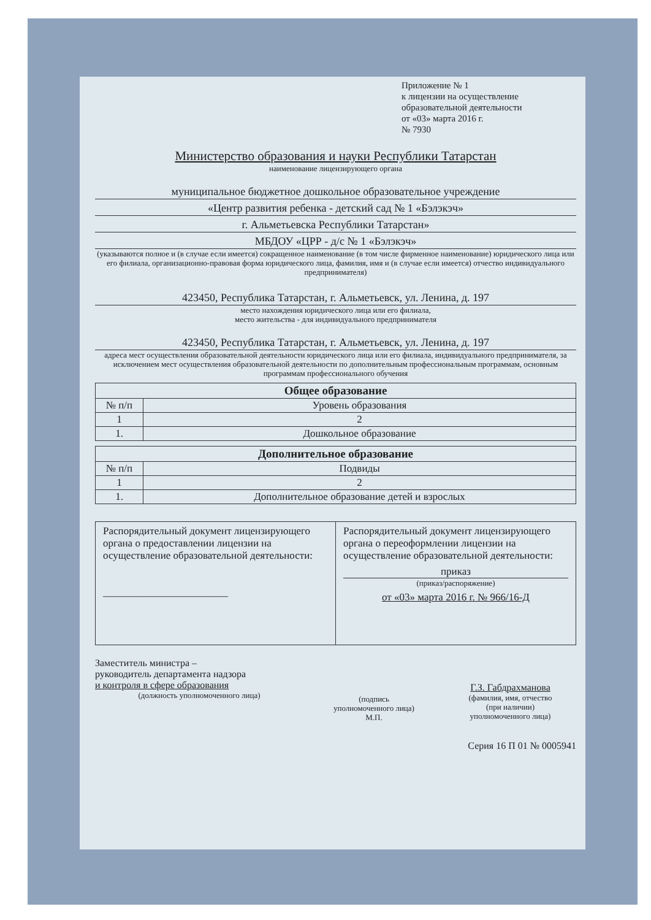Приложение № 1
к лицензии на осуществление
образовательной деятельности
от «03» марта 2016 г.
№ 7930
Министерство образования и науки Республики Татарстан
наименование лицензирующего органа
муниципальное бюджетное дошкольное образовательное учреждение
«Центр развития ребенка - детский сад № 1 «Бэлэкэч»
г. Альметьевска Республики Татарстан»
МБДОУ «ЦРР - д/с № 1 «Бэлэкэч»
(указываются полное и (в случае если имеется) сокращенное наименование (в том числе фирменное наименование) юридического лица или его филиала, организационно-правовая форма юридического лица, фамилия, имя и (в случае если имеется) отчество индивидуального предпринимателя)
423450, Республика Татарстан, г. Альметьевск, ул. Ленина, д. 197
место нахождения юридического лица или его филиала,
место жительства - для индивидуального предпринимателя
423450, Республика Татарстан, г. Альметьевск, ул. Ленина, д. 197
адреса мест осуществления образовательной деятельности юридического лица или его филиала, индивидуального предпринимателя, за исключением мест осуществления образовательной деятельности по дополнительным профессиональным программам, основным программам профессионального обучения
| Общее образование | |
| --- | --- |
| № п/п | Уровень образования |
| 1 | 2 |
| 1. | Дошкольное образование |
| Дополнительное образование | |
| --- | --- |
| № п/п | Подвиды |
| 1 | 2 |
| 1. | Дополнительное образование детей и взрослых |
| Распорядительный документ лицензирующего органа о предоставлении лицензии на осуществление образовательной деятельности: ________________________ | Распорядительный документ лицензирующего органа о переоформлении лицензии на осуществление образовательной деятельности: приказ (приказ/распоряжение) от «03» марта 2016 г. № 966/16-Д |
Заместитель министра –
руководитель департамента надзора
и контроля в сфере образования
(должность уполномоченного лица)
(подпись
уполномоченного лица)
М.П.
Г.З. Габдрахманова
(фамилия, имя, отчество
(при наличии)
уполномоченного лица)
Серия 16 П 01 № 0005941